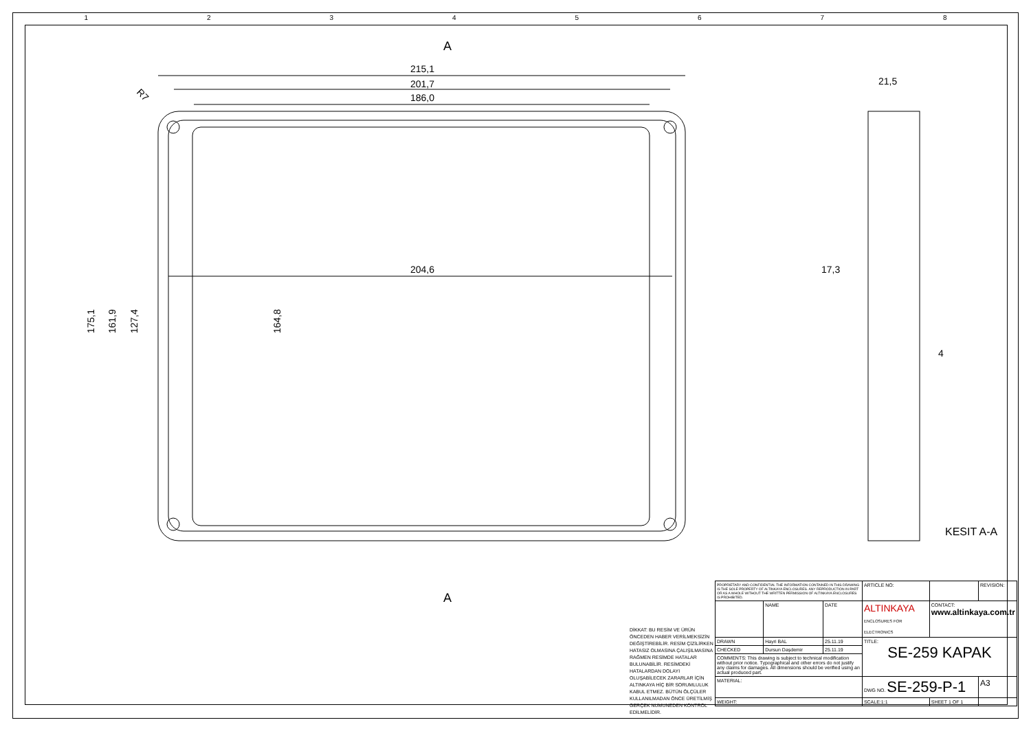1 2 3 4 5 6 7 8
215,1
201,7
186,0
204,6
R7
175,1
161,9
127,4
164,8
A
A
21,5
17,3
4
KESIT A-A
DİKKAT: BU RESİM VE ÜRÜN ÖNCEDEN HABER VERİLMEKSİZİN DEĞİŞTİREBİLİR. RESİM ÇİZİLİRKEN HATASIZ OLMASINA ÇALIŞILMASINA RAĞMEN RESİMDE HATALAR BULUNABİLİR. RESİMDEKİ HATALARDAN DOLAYI OLUŞABİLECEK ZARARLAR İÇİN ALTINKAYA HİÇ BİR SORUMLULUK KABUL ETMEZ. BÜTÜN ÖLÇÜLER KULLANILMADAN ÖNCE ÜRETİLMİŞ GERÇEK NUMUNEDEN KONTROL EDİLMELİDİR.
| PROPRIETARY AND CONFIDENTIAL THE INFORMATION CONTAINED IN THIS DRAWING IS THE SOLE PROPERTY OF ALTINKAYA ENCLOSURES. ANY REPRODUCTION IN PART OR AS A WHOLE WITHOUT THE WRITTEN PERMISSION OF ALTINKAYA ENCLOSURES IS PROHIBITED. | | | ARTICLE NO: | | REVISION: |
| | NAME | DATE | ALTINKAYA ENCLOSURES FOR ELECTRONICS | CONTACT: www.altinkaya.com.tr | |
| DRAWN | Hayri BAL | 25.11.19 | TITLE: SE-259 KAPAK | | |
| CHECKED | Dursun Daşdemir | 25.11.19 | | | |
| COMMENTS: This drawing is subject to technical modification without prior notice. Typographical and other errors do not justify any claims for damages. All dimensions should be verified using an actual produced part. | | | | | |
| MATERIAL: | | | DWG NO. SE-259-P-1 | | A3 |
| WEIGHT: | | | SCALE:1:1 | SHEET 1 OF 1 | |